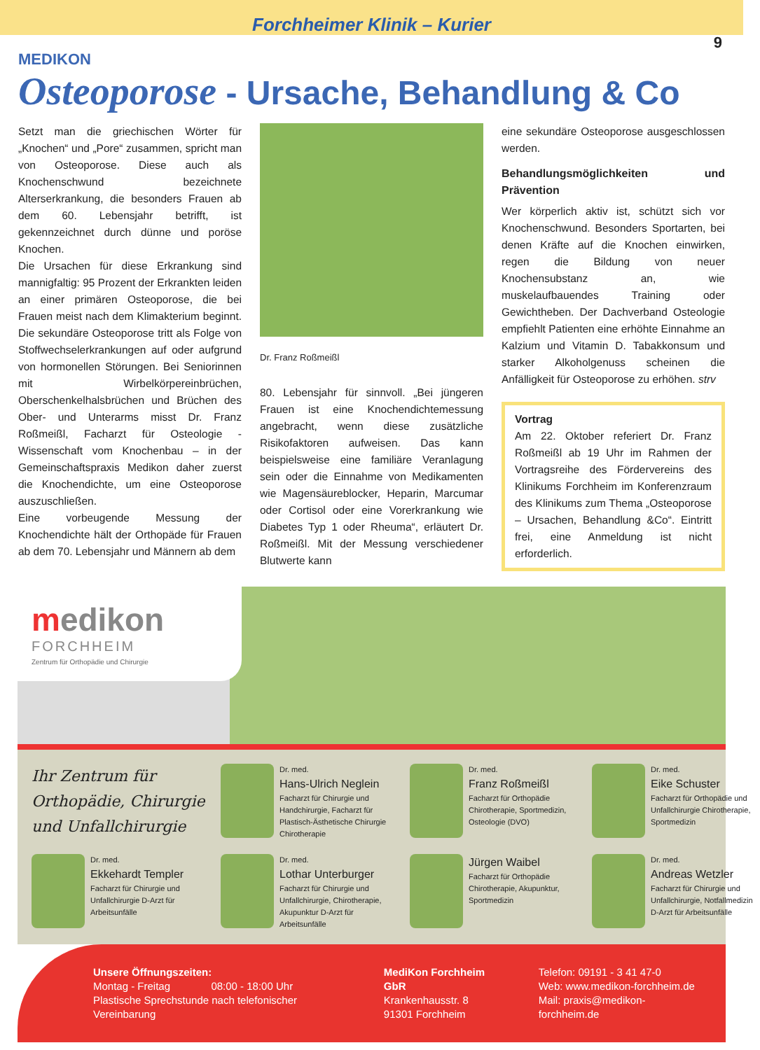Forchheimer Klinik – Kurier
9
MEDIKON
Osteoporose - Ursache, Behandlung & Co
Setzt man die griechischen Wörter für „Knochen“ und „Pore“ zusammen, spricht man von Osteoporose. Diese auch als Knochenschwund bezeichnete Alterserkrankung, die besonders Frauen ab dem 60. Lebensjahr betrifft, ist gekennzeichnet durch dünne und poröse Knochen.
Die Ursachen für diese Erkrankung sind mannigfaltig: 95 Prozent der Erkrankten leiden an einer primären Osteoporose, die bei Frauen meist nach dem Klimakterium beginnt. Die sekundäre Osteoporose tritt als Folge von Stoffwechselerkrankungen auf oder aufgrund von hormonellen Störungen. Bei Seniorinnen mit Wirbelkörpereinbrüchen, Oberschenkelhalsbrüchen und Brüchen des Ober- und Unterarms misst Dr. Franz Roßmeißl, Facharzt für Osteologie - Wissenschaft vom Knochenbau – in der Gemeinschaftspraxis Medikon daher zuerst die Knochendichte, um eine Osteoporose auszuschließen.
Eine vorbeugende Messung der Knochendichte hält der Orthopäde für Frauen ab dem 70. Lebensjahr und Männern ab dem
Dr. Franz Roßmeißl
80. Lebensjahr für sinnvoll. „Bei jüngeren Frauen ist eine Knochendichtemessung angebracht, wenn diese zusätzliche Risikofaktoren aufweisen. Das kann beispielsweise eine familiäre Veranlagung sein oder die Einnahme von Medikamenten wie Magensäureblocker, Heparin, Marcumar oder Cortisol oder eine Vorerkrankung wie Diabetes Typ 1 oder Rheuma“, erläutert Dr. Roßmeißl. Mit der Messung verschiedener Blutwerte kann
eine sekundäre Osteoporose ausgeschlossen werden.
Behandlungsmöglichkeiten und Prävention
Wer körperlich aktiv ist, schützt sich vor Knochenschwund. Besonders Sportarten, bei denen Kräfte auf die Knochen einwirken, regen die Bildung von neuer Knochensubstanz an, wie muskelaufbauendes Training oder Gewichtheben. Der Dachverband Osteologie empfiehlt Patienten eine erhöhte Einnahme an Kalzium und Vitamin D. Tabakkonsum und starker Alkoholgenuss scheinen die Anfälligkeit für Osteoporose zu erhöhen. strv
Vortrag
Am 22. Oktober referiert Dr. Franz Roßmeißl ab 19 Uhr im Rahmen der Vortragsreihe des Fördervereins des Klinikums Forchheim im Konferenzraum des Klinikums zum Thema „Osteoporose – Ursachen, Behandlung &Co“. Eintritt frei, eine Anmeldung ist nicht erforderlich.
medikon
FORCHHEIM
Zentrum für Orthopädie und Chirurgie
Ihr Zentrum für Orthopädie, Chirurgie und Unfallchirurgie
Dr. med.
Hans-Ulrich Neglein
Facharzt für Chirurgie und Handchirurgie, Facharzt für Plastisch-Ästhetische Chirurgie Chirotherapie
Dr. med.
Franz Roßmeißl
Facharzt für Orthopädie Chirotherapie, Sportmedizin, Osteologie (DVO)
Dr. med.
Eike Schuster
Facharzt für Orthopädie und Unfallchirurgie Chirotherapie, Sportmedizin
Dr. med.
Ekkehardt Templer
Facharzt für Chirurgie und Unfallchirurgie D-Arzt für Arbeitsunfälle
Dr. med.
Lothar Unterburger
Facharzt für Chirurgie und Unfallchirurgie, Chirotherapie, Akupunktur D-Arzt für Arbeitsunfälle
Jürgen Waibel
Facharzt für Orthopädie Chirotherapie, Akupunktur, Sportmedizin
Dr. med.
Andreas Wetzler
Facharzt für Chirurgie und Unfallchirurgie, Notfallmedizin D-Arzt für Arbeitsunfälle
Unsere Öffnungszeiten:
Montag - Freitag 08:00 - 18:00 Uhr
Plastische Sprechstunde nach telefonischer Vereinbarung
MediKon Forchheim GbR
Krankenhausstr. 8
91301 Forchheim
Telefon: 09191 - 3 41 47-0
Web: www.medikon-forchheim.de
Mail: praxis@medikon-forchheim.de